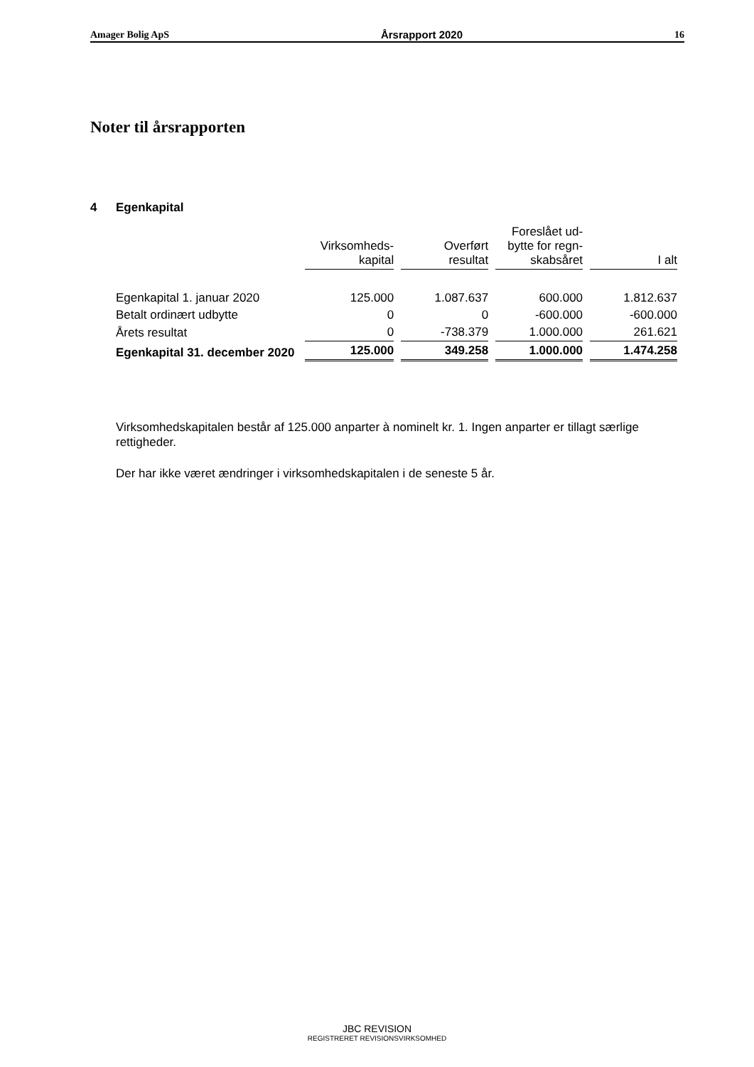Amager Bolig ApS Årsrapport 2020 16
Noter til årsrapporten
4 Egenkapital
| | Virksomheds- kapital | Overført resultat | Foreslået ud- bytte for regn- skabsåret | I alt |
| --- | --- | --- | --- | --- |
| Egenkapital 1. januar 2020 | 125.000 | 1.087.637 | 600.000 | 1.812.637 |
| Betalt ordinært udbytte | 0 | 0 | -600.000 | -600.000 |
| Årets resultat | 0 | -738.379 | 1.000.000 | 261.621 |
| Egenkapital 31. december 2020 | 125.000 | 349.258 | 1.000.000 | 1.474.258 |
Virksomhedskapitalen består af 125.000 anparter à nominelt kr. 1. Ingen anparter er tillagt særlige rettigheder.
Der har ikke været ændringer i virksomhedskapitalen i de seneste 5 år.
JBC REVISION
REGISTRERET REVISIONSVIRKSOMHED